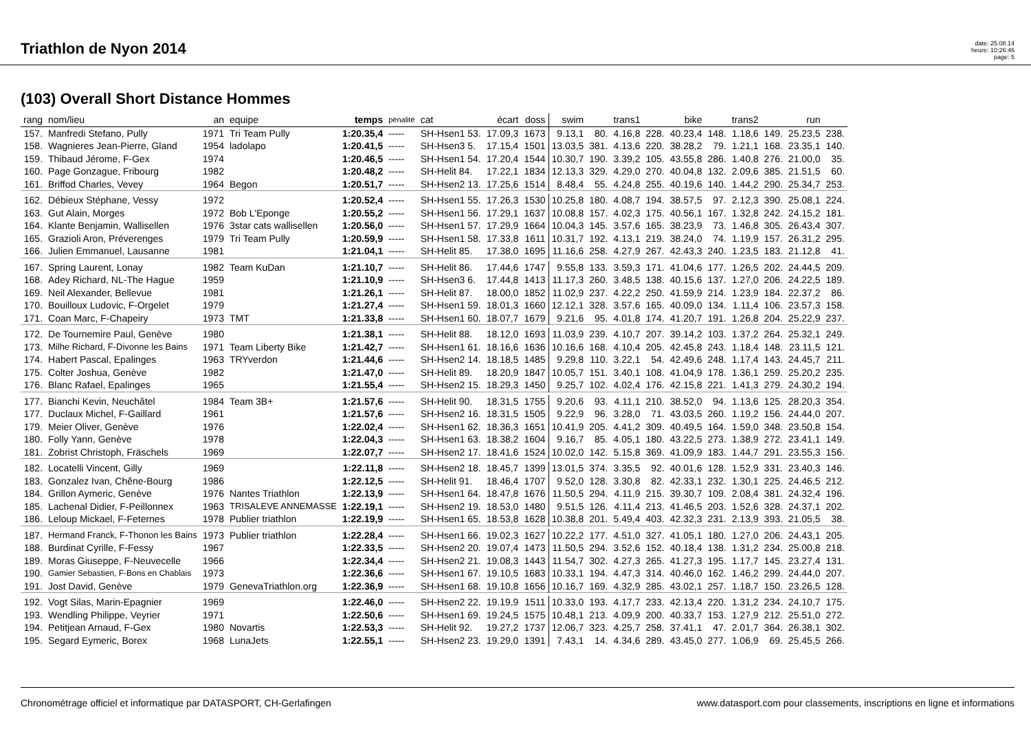Triathlon de Nyon 2014
date: 25.08.14
heure: 10:26:46
page: 5
(103) Overall Short Distance Hommes
| rang | nom/lieu | an | equipe | temps | pénalité | cat | écart | doss | swim | | trans1 | | bike | | trans2 | | run | |
| --- | --- | --- | --- | --- | --- | --- | --- | --- | --- | --- | --- | --- | --- | --- | --- | --- | --- | --- |
| 157. | Manfredi Stefano, Pully | 1971 | Tri Team Pully | 1:20.35,4 | ----- | SH-Hsen1 53. | 17.09,3 | 1673 | 9.13,1 | 80. | 4.16,8 | 228. | 40.23,4 | 148. | 1.18,6 | 149. | 25.23,5 | 238. |
| 158. | Wagnieres Jean-Pierre, Gland | 1954 | ladolapo | 1:20.41,5 | ----- | SH-Hsen3 5. | 17.15,4 | 1501 | 13.03,5 | 381. | 4.13,6 | 220. | 38.28,2 | 79. | 1.21,1 | 168. | 23.35,1 | 140. |
| 159. | Thibaud Jérome, F-Gex | 1974 | | 1:20.46,5 | ----- | SH-Hsen1 54. | 17.20,4 | 1544 | 10.30,7 | 190. | 3.39,2 | 105. | 43.55,8 | 286. | 1.40,8 | 276. | 21.00,0 | 35. |
| 160. | Page Gonzague, Fribourg | 1982 | | 1:20.48,2 | ----- | SH-Helit 84. | 17.22,1 | 1834 | 12.13,3 | 329. | 4.29,0 | 270. | 40.04,8 | 132. | 2.09,6 | 385. | 21.51,5 | 60. |
| 161. | Briffod Charles, Vevey | 1964 | Begon | 1:20.51,7 | ----- | SH-Hsen2 13. | 17.25,6 | 1514 | 8.48,4 | 55. | 4.24,8 | 255. | 40.19,6 | 140. | 1.44,2 | 290. | 25.34,7 | 253. |
| 162. | Débieux Stéphane, Vessy | 1972 | | 1:20.52,4 | ----- | SH-Hsen1 55. | 17.26,3 | 1530 | 10.25,8 | 180. | 4.08,7 | 194. | 38.57,5 | 97. | 2.12,3 | 390. | 25.08,1 | 224. |
| 163. | Gut Alain, Morges | 1972 | Bob L'Eponge | 1:20.55,2 | ----- | SH-Hsen1 56. | 17.29,1 | 1637 | 10.08,8 | 157. | 4.02,3 | 175. | 40.56,1 | 167. | 1.32,8 | 242. | 24.15,2 | 181. |
| 164. | Klante Benjamin, Wallisellen | 1976 | 3star cats wallisellen | 1:20.56,0 | ----- | SH-Hsen1 57. | 17.29,9 | 1664 | 10.04,3 | 145. | 3.57,6 | 165. | 38.23,9 | 73. | 1.46,8 | 305. | 26.43,4 | 307. |
| 165. | Grazioli Aron, Préverenges | 1979 | Tri Team Pully | 1:20.59,9 | ----- | SH-Hsen1 58. | 17.33,8 | 1611 | 10.31,7 | 192. | 4.13,1 | 219. | 38.24,0 | 74. | 1.19,9 | 157. | 26.31,2 | 295. |
| 166. | Julien Emmanuel, Lausanne | 1981 | | 1:21.04,1 | ----- | SH-Helit 85. | 17.38,0 | 1695 | 11.16,6 | 258. | 4.27,9 | 267. | 42.43,3 | 240. | 1.23,5 | 183. | 21.12,8 | 41. |
| 167. | Spring Laurent, Lonay | 1982 | Team KuDan | 1:21.10,7 | ----- | SH-Helit 86. | 17.44,6 | 1747 | 9.55,8 | 133. | 3.59,3 | 171. | 41.04,6 | 177. | 1.26,5 | 202. | 24.44,5 | 209. |
| 168. | Adey Richard, NL-The Hague | 1959 | | 1:21.10,9 | ----- | SH-Hsen3 6. | 17.44,8 | 1413 | 11.17,3 | 260. | 3.48,5 | 138. | 40.15,6 | 137. | 1.27,0 | 206. | 24.22,5 | 189. |
| 169. | Neil Alexander, Bellevue | 1981 | | 1:21.26,1 | ----- | SH-Helit 87. | 18.00,0 | 1852 | 11.02,9 | 237. | 4.22,2 | 250. | 41.59,9 | 214. | 1.23,9 | 184. | 22.37,2 | 86. |
| 170. | Bouilloux Ludovic, F-Orgelet | 1979 | | 1:21.27,4 | ----- | SH-Hsen1 59. | 18.01,3 | 1660 | 12.12,1 | 328. | 3.57,6 | 165. | 40.09,0 | 134. | 1.11,4 | 106. | 23.57,3 | 158. |
| 171. | Coan Marc, F-Chapeiry | 1973 | TMT | 1:21.33,8 | ----- | SH-Hsen1 60. | 18.07,7 | 1679 | 9.21,6 | 95. | 4.01,8 | 174. | 41.20,7 | 191. | 1.26,8 | 204. | 25.22,9 | 237. |
| 172. | De Tournemire Paul, Genève | 1980 | | 1:21.38,1 | ----- | SH-Helit 88. | 18.12,0 | 1693 | 11.03,9 | 239. | 4.10,7 | 207. | 39.14,2 | 103. | 1.37,2 | 264. | 25.32,1 | 249. |
| 173. | Milhe Richard, F-Divonne les Bains | 1971 | Team Liberty Bike | 1:21.42,7 | ----- | SH-Hsen1 61. | 18.16,6 | 1636 | 10.16,6 | 168. | 4.10,4 | 205. | 42.45,8 | 243. | 1.18,4 | 148. | 23.11,5 | 121. |
| 174. | Habert Pascal, Epalinges | 1963 | TRYverdon | 1:21.44,6 | ----- | SH-Hsen2 14. | 18.18,5 | 1485 | 9.29,8 | 110. | 3.22,1 | 54. | 42.49,6 | 248. | 1.17,4 | 143. | 24.45,7 | 211. |
| 175. | Colter Joshua, Genève | 1982 | | 1:21.47,0 | ----- | SH-Helit 89. | 18.20,9 | 1847 | 10.05,7 | 151. | 3.40,1 | 108. | 41.04,9 | 178. | 1.36,1 | 259. | 25.20,2 | 235. |
| 176. | Blanc Rafael, Epalinges | 1965 | | 1:21.55,4 | ----- | SH-Hsen2 15. | 18.29,3 | 1450 | 9.25,7 | 102. | 4.02,4 | 176. | 42.15,8 | 221. | 1.41,3 | 279. | 24.30,2 | 194. |
| 177. | Bianchi Kevin, Neuchâtel | 1984 | Team 3B+ | 1:21.57,6 | ----- | SH-Helit 90. | 18.31,5 | 1755 | 9.20,6 | 93. | 4.11,1 | 210. | 38.52,0 | 94. | 1.13,6 | 125. | 28.20,3 | 354. |
| 177. | Duclaux Michel, F-Gaillard | 1961 | | 1:21.57,6 | ----- | SH-Hsen2 16. | 18.31,5 | 1505 | 9.22,9 | 96. | 3.28,0 | 71. | 43.03,5 | 260. | 1.19,2 | 156. | 24.44,0 | 207. |
| 179. | Meier Oliver, Genève | 1976 | | 1:22.02,4 | ----- | SH-Hsen1 62. | 18.36,3 | 1651 | 10.41,9 | 205. | 4.41,2 | 309. | 40.49,5 | 164. | 1.59,0 | 348. | 23.50,8 | 154. |
| 180. | Folly Yann, Genève | 1978 | | 1:22.04,3 | ----- | SH-Hsen1 63. | 18.38,2 | 1604 | 9.16,7 | 85. | 4.05,1 | 180. | 43.22,5 | 273. | 1.38,9 | 272. | 23.41,1 | 149. |
| 181. | Zobrist Christoph, Fräschels | 1969 | | 1:22.07,7 | ----- | SH-Hsen2 17. | 18.41,6 | 1524 | 10.02,0 | 142. | 5.15,8 | 369. | 41.09,9 | 183. | 1.44,7 | 291. | 23.55,3 | 156. |
| 182. | Locatelli Vincent, Gilly | 1969 | | 1:22.11,8 | ----- | SH-Hsen2 18. | 18.45,7 | 1399 | 13.01,5 | 374. | 3.35,5 | 92. | 40.01,6 | 128. | 1.52,9 | 331. | 23.40,3 | 146. |
| 183. | Gonzalez Ivan, Chêne-Bourg | 1986 | | 1:22.12,5 | ----- | SH-Helit 91. | 18.46,4 | 1707 | 9.52,0 | 128. | 3.30,8 | 82. | 42.33,1 | 232. | 1.30,1 | 225. | 24.46,5 | 212. |
| 184. | Grillon Aymeric, Genève | 1976 | Nantes Triathlon | 1:22.13,9 | ----- | SH-Hsen1 64. | 18.47,8 | 1676 | 11.50,5 | 294. | 4.11,9 | 215. | 39.30,7 | 109. | 2.08,4 | 381. | 24.32,4 | 196. |
| 185. | Lachenal Didier, F-Peillonnex | 1963 | TRISALEVE ANNEMASSE | 1:22.19,1 | ----- | SH-Hsen2 19. | 18.53,0 | 1480 | 9.51,5 | 126. | 4.11,4 | 213. | 41.46,5 | 203. | 1.52,6 | 328. | 24.37,1 | 202. |
| 186. | Leloup Mickael, F-Feternes | 1978 | Publier triathlon | 1:22.19,9 | ----- | SH-Hsen1 65. | 18.53,8 | 1628 | 10.38,8 | 201. | 5.49,4 | 403. | 42.32,3 | 231. | 2.13,9 | 393. | 21.05,5 | 38. |
| 187. | Hermand Franck, F-Thonon les Bains | 1973 | Publier triathlon | 1:22.28,4 | ----- | SH-Hsen1 66. | 19.02,3 | 1627 | 10.22,2 | 177. | 4.51,0 | 327. | 41.05,1 | 180. | 1.27,0 | 206. | 24.43,1 | 205. |
| 188. | Burdinat Cyrille, F-Fessy | 1967 | | 1:22.33,5 | ----- | SH-Hsen2 20. | 19.07,4 | 1473 | 11.50,5 | 294. | 3.52,6 | 152. | 40.18,4 | 138. | 1.31,2 | 234. | 25.00,8 | 218. |
| 189. | Moras Giuseppe, F-Neuvecelle | 1966 | | 1:22.34,4 | ----- | SH-Hsen2 21. | 19.08,3 | 1443 | 11.54,7 | 302. | 4.27,3 | 265. | 41.27,3 | 195. | 1.17,7 | 145. | 23.27,4 | 131. |
| 190. | Gamier Sebastien, F-Bons en Chablais | 1973 | | 1:22.36,6 | ----- | SH-Hsen1 67. | 19.10,5 | 1683 | 10.33,1 | 194. | 4.47,3 | 314. | 40.46,0 | 162. | 1.46,2 | 299. | 24.44,0 | 207. |
| 191. | Jost David, Genève | 1979 | GenevaTriathlon.org | 1:22.36,9 | ----- | SH-Hsen1 68. | 19.10,8 | 1656 | 10.16,7 | 169. | 4.32,9 | 285. | 43.02,1 | 257. | 1.18,7 | 150. | 23.26,5 | 128. |
| 192. | Vogt Silas, Marin-Epagnier | 1969 | | 1:22.46,0 | ----- | SH-Hsen2 22. | 19.19,9 | 1511 | 10.33,0 | 193. | 4.17,7 | 233. | 42.13,4 | 220. | 1.31,2 | 234. | 24.10,7 | 175. |
| 193. | Wendling Philippe, Veyrier | 1971 | | 1:22.50,6 | ----- | SH-Hsen1 69. | 19.24,5 | 1575 | 10.48,1 | 213. | 4.09,9 | 200. | 40.33,7 | 153. | 1.27,9 | 212. | 25.51,0 | 272. |
| 194. | Petitjean Arnaud, F-Gex | 1980 | Novartis | 1:22.53,3 | ----- | SH-Helit 92. | 19.27,2 | 1737 | 12.06,7 | 323. | 4.25,7 | 258. | 37.41,1 | 47. | 2.01,7 | 364. | 26.38,1 | 302. |
| 195. | Segard Eymeric, Borex | 1968 | LunaJets | 1:22.55,1 | ----- | SH-Hsen2 23. | 19.29,0 | 1391 | 7.43,1 | 14. | 4.34,6 | 289. | 43.45,0 | 277. | 1.06,9 | 69. | 25.45,5 | 266. |
Chronométrage officiel et informatique par DATASPORT, CH-Gerlafingen www.datasport.com pour classements, inscriptions en ligne et informations